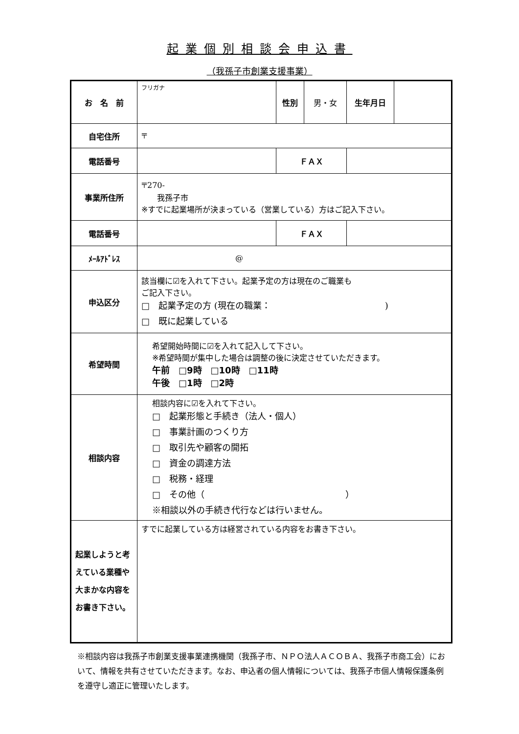起業個別相談会申込書
（我孫子市創業支援事業）
| お 名 前 | フリガナ | 性別 | 男・女 | 生年月日 | |
| 自宅住所 | 〒 | | | | |
| 電話番号 | | ＦＡＸ | | | |
| 事業所住所 | 〒270- 我孫子市 ※すでに起業場所が決まっている（営業している）方はご記入下さい。 | | | | |
| 電話番号 | | ＦＡＸ | | | |
| ﾒｰﾙｱﾄﾞﾚｽ | @ | | | | |
| 申込区分 | 該当欄に☑を入れて下さい。起業予定の方は現在のご職業も ご記入下さい。 □ 起業予定の方 (現在の職業： ) □ 既に起業している | | | | |
| 希望時間 | 希望開始時間に☑を入れて記入して下さい。 ※希望時間が集中した場合は調整の後に決定させていただきます。 午前 □9時 □10時 □11時 午後 □1時 □2時 | | | | |
| 相談内容 | 相談内容に☑を入れて下さい。 □ 起業形態と手続き（法人・個人） □ 事業計画のつくり方 □ 取引先や顧客の開拓 □ 資金の調達方法 □ 税務・経理 □ その他（ ） ※相談以外の手続き代行などは行いません。 | | | | |
| 起業しようと考えている業種や大まかな内容をお書き下さい。 | すでに起業している方は経営されている内容をお書き下さい。 | | | | |
※相談内容は我孫子市創業支援事業連携機関（我孫子市、ＮＰＯ法人ＡＣＯＢＡ、我孫子市商工会）において、情報を共有させていただきます。なお、申込者の個人情報については、我孫子市個人情報保護条例を遵守し適正に管理いたします。